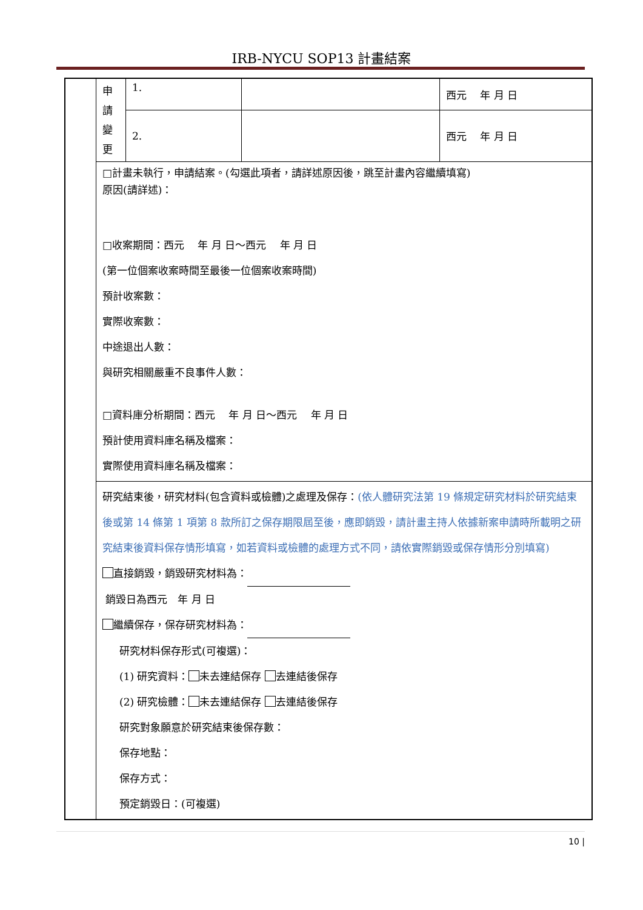IRB-NYCU SOP13 計畫結案
| | 申 請 變 更 | 1. | | 西元 年 月 日 |
| | | 2. | | 西元 年 月 日 |
| | □計畫未執行，申請結案。(勾選此項者，請詳述原因後，跳至計畫內容繼續填寫) 原因(請詳述)： □收案期間：西元 年 月 日～西元 年 月 日 (第一位個案收案時間至最後一位個案收案時間) 預計收案數： 實際收案數： 中途退出人數： 與研究相關嚴重不良事件人數： □資料庫分析期間：西元 年 月 日～西元 年 月 日 預計使用資料庫名稱及檔案： 實際使用資料庫名稱及檔案： | | | |
| | 研究結束後，研究材料(包含資料或檢體)之處理及保存： (依人體研究法第 19 條規定研究材料於研究結束後或第 14 條第 1 項第 8 款所訂之保存期限屆至後，應即銷毀，請計畫主持人依據新案申請時所載明之研究結束後資料保存情形填寫，如若資料或檢體的處理方式不同，請依實際銷毀或保存情形分別填寫) 直接銷毀，銷毀研究材料為： 銷毀日為西元 年 月 日 繼續保存，保存研究材料為： 研究材料保存形式(可複選)： (1) 研究資料： 未去連結保存 去連結後保存 (2) 研究檢體： 未去連結保存 去連結後保存 研究對象願意於研究結束後保存數： 保存地點： 保存方式： 預定銷毀日：(可複選) | | | |
10 |